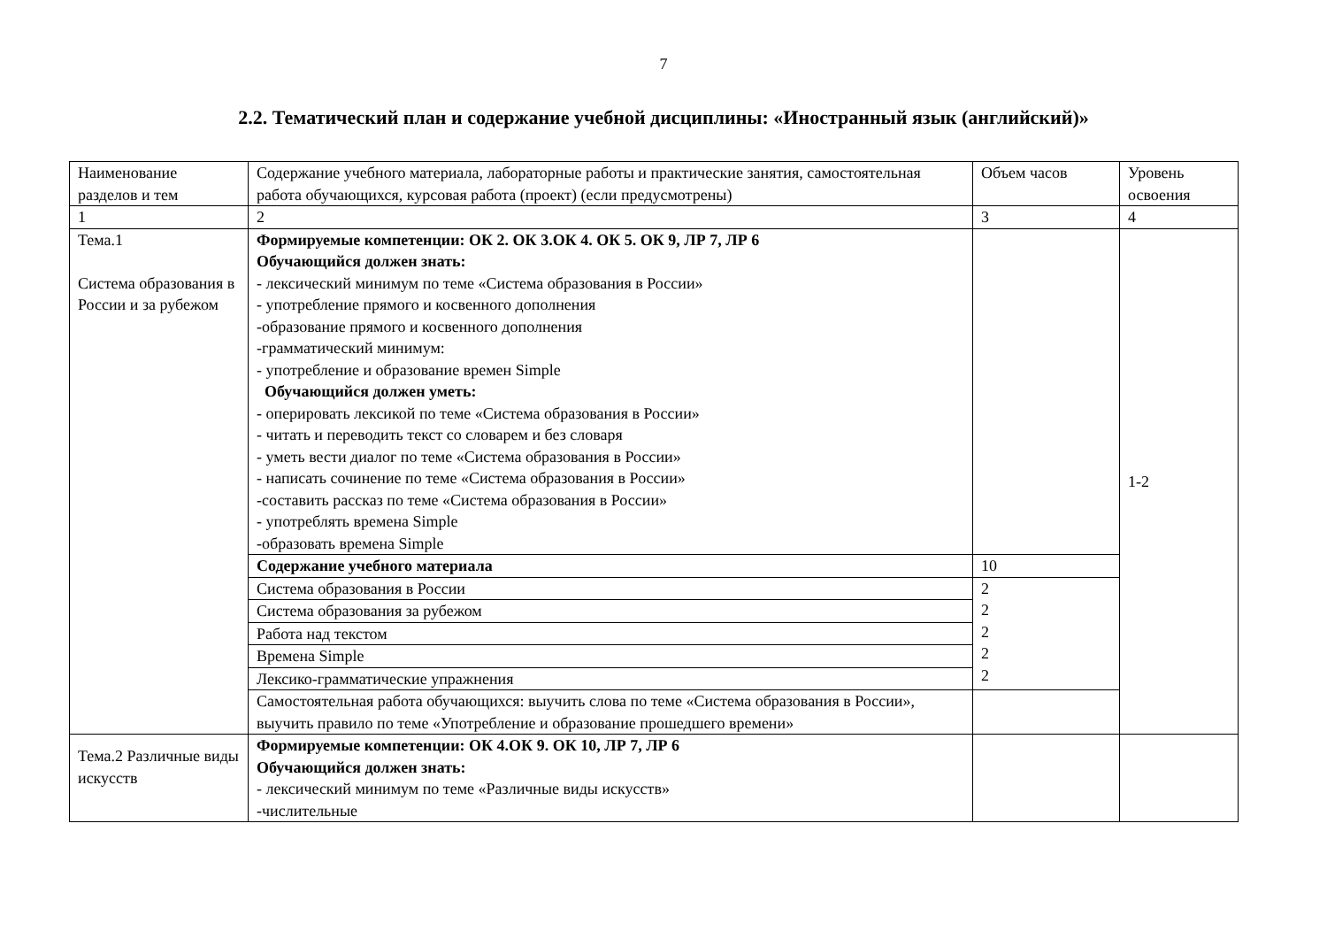7
2.2. Тематический план и содержание учебной дисциплины: «Иностранный язык (английский)»
| Наименование разделов и тем | Содержание учебного материала, лабораторные работы и практические занятия, самостоятельная работа обучающихся, курсовая работа (проект) (если предусмотрены) | Объем часов | Уровень освоения |
| 1 | 2 | 3 | 4 |
| Тема.1 Система образования в России и за рубежом | Формируемые компетенции: ОК 2. ОК 3.ОК 4. ОК 5. ОК 9, ЛР 7, ЛР 6 Обучающийся должен знать: - лексический минимум по теме «Система образования в России» - употребление прямого и косвенного дополнения -образование прямого и косвенного дополнения -грамматический минимум: - употребление и образование времен Simple Обучающийся должен уметь: - оперировать лексикой по теме «Система образования в России» - читать и переводить текст со словарем и без словаря - уметь вести диалог по теме «Система образования в России» - написать сочинение по теме «Система образования в России» -составить рассказ по теме «Система образования в России» - употреблять времена Simple -образовать времена Simple | | 1-2 |
| | Содержание учебного материала | 10 | |
| | Система образования в России | 2 2 2 2 2 | |
| | Система образования за рубежом | | |
| | Работа над текстом | | |
| | Времена Simple | | |
| | Лексико-грамматические упражнения | | |
| | Самостоятельная работа обучающихся: выучить слова по теме «Система образования в России», выучить правило по теме «Употребление и образование прошедшего времени» | | |
| Тема.2 Различные виды искусств | Формируемые компетенции: ОК 4.ОК 9. ОК 10, ЛР 7, ЛР 6 Обучающийся должен знать: - лексический минимум по теме «Различные виды искусств» -числительные | | |